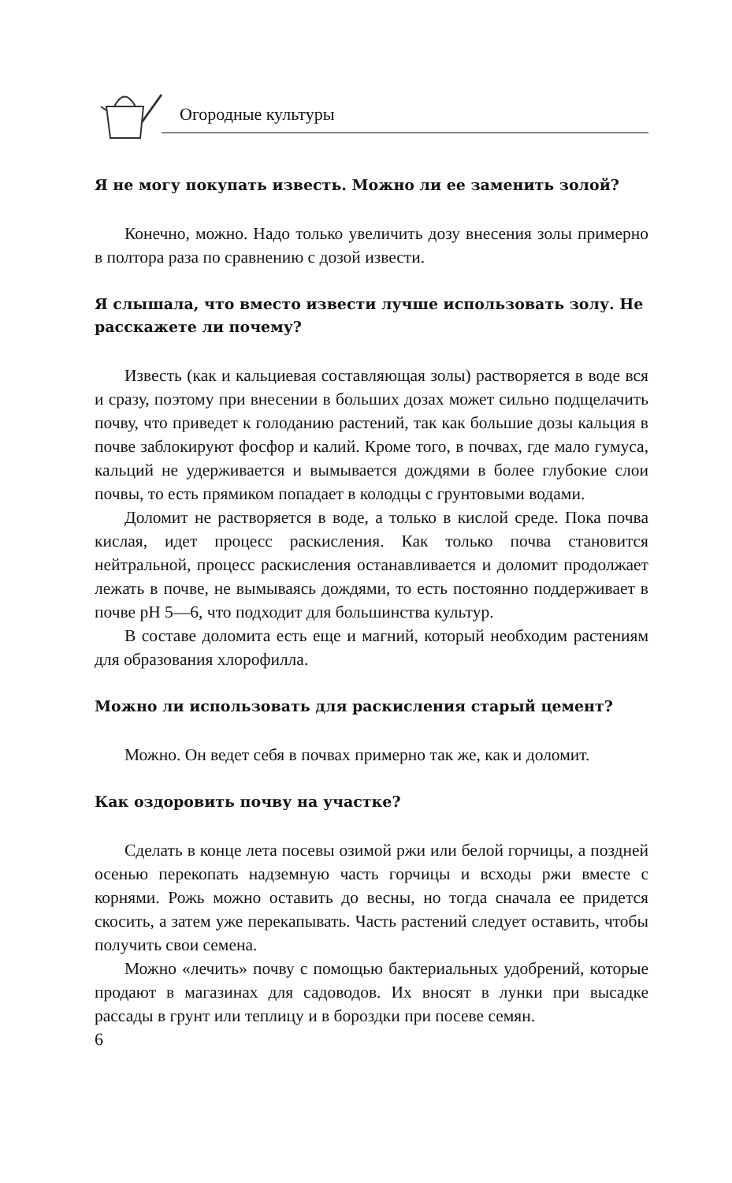Огородные культуры
Я не могу покупать известь. Можно ли ее заменить золой?
Конечно, можно. Надо только увеличить дозу внесения золы примерно в полтора раза по сравнению с дозой извести.
Я слышала, что вместо извести лучше использовать золу. Не расскажете ли почему?
Известь (как и кальциевая составляющая золы) растворяется в воде вся и сразу, поэтому при внесении в больших дозах может сильно подщелачить почву, что приведет к голоданию растений, так как большие дозы кальция в почве заблокируют фосфор и калий. Кроме того, в почвах, где мало гумуса, кальций не удерживается и вымывается дождями в более глубокие слои почвы, то есть прямиком попадает в колодцы с грунтовыми водами.
Доломит не растворяется в воде, а только в кислой среде. Пока почва кислая, идет процесс раскисления. Как только почва становится нейтральной, процесс раскисления останавливается и доломит продолжает лежать в почве, не вымываясь дождями, то есть постоянно поддерживает в почве pH 5—6, что подходит для большинства культур.
В составе доломита есть еще и магний, который необходим растениям для образования хлорофилла.
Можно ли использовать для раскисления старый цемент?
Можно. Он ведет себя в почвах примерно так же, как и доломит.
Как оздоровить почву на участке?
Сделать в конце лета посевы озимой ржи или белой горчицы, а поздней осенью перекопать надземную часть горчицы и всходы ржи вместе с корнями. Рожь можно оставить до весны, но тогда сначала ее придется скосить, а затем уже перекапывать. Часть растений следует оставить, чтобы получить свои семена.
Можно «лечить» почву с помощью бактериальных удобрений, которые продают в магазинах для садоводов. Их вносят в лунки при высадке рассады в грунт или теплицу и в бороздки при посеве семян.
6